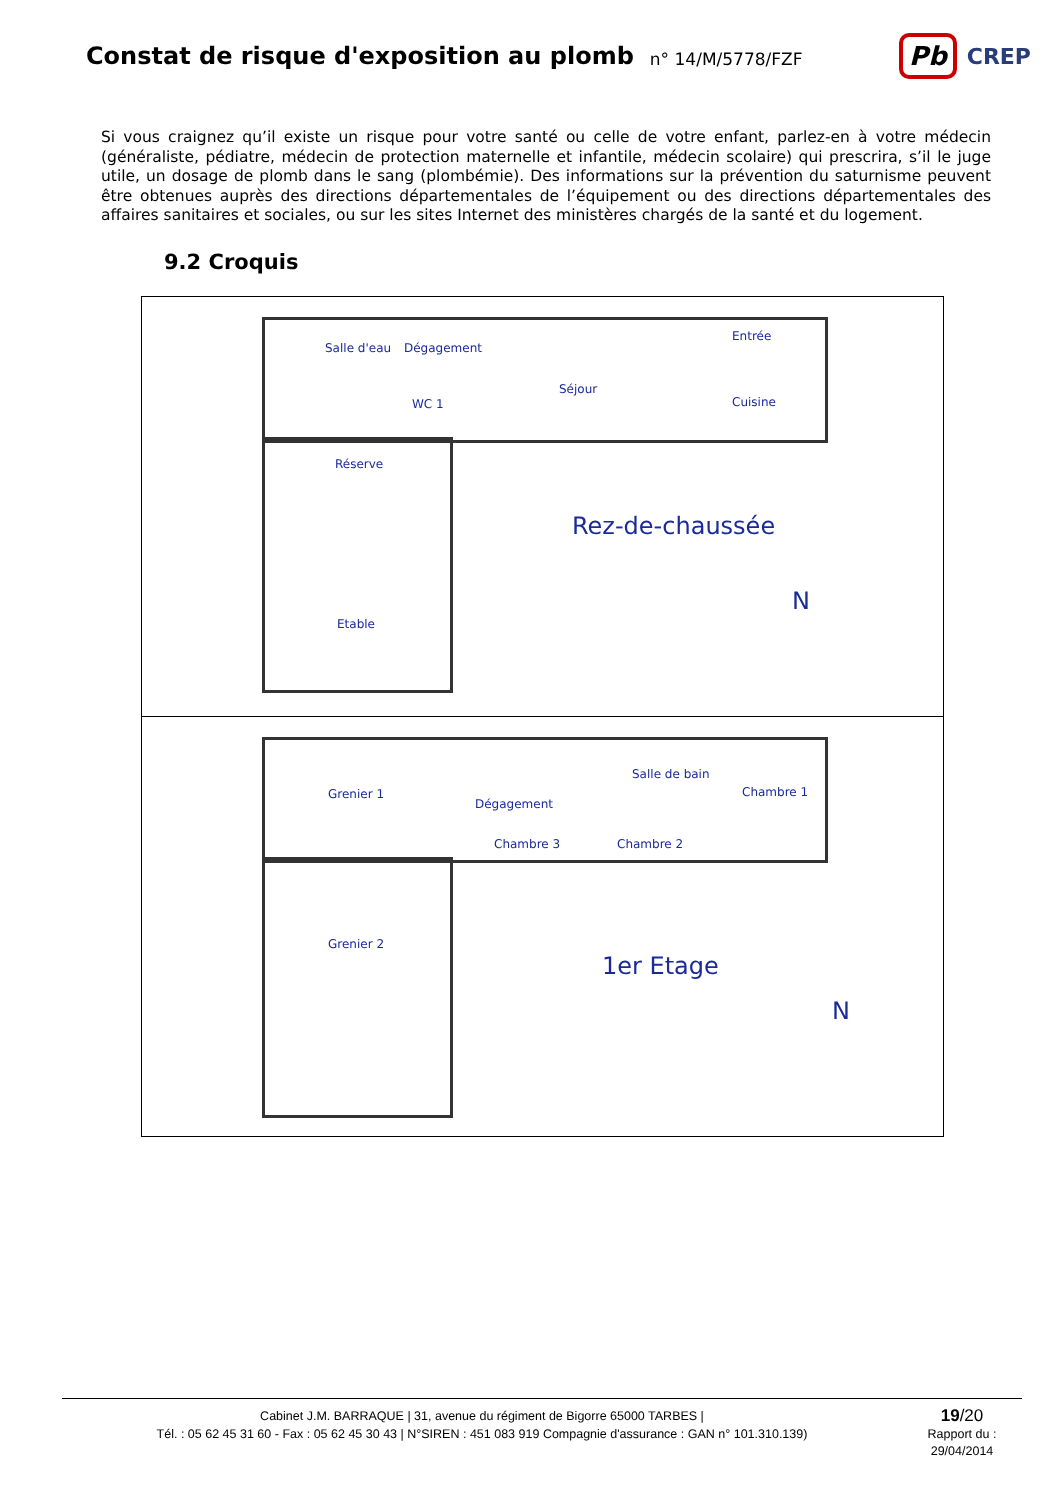Constat de risque d'exposition au plomb
n° 14/M/5778/FZF
Pb CREP
Si vous craignez qu’il existe un risque pour votre santé ou celle de votre enfant, parlez-en à votre médecin (généraliste, pédiatre, médecin de protection maternelle et infantile, médecin scolaire) qui prescrira, s’il le juge utile, un dosage de plomb dans le sang (plombémie). Des informations sur la prévention du saturnisme peuvent être obtenues auprès des directions départementales de l’équipement ou des directions départementales des affaires sanitaires et sociales, ou sur les sites Internet des ministères chargés de la santé et du logement.
9.2 Croquis
Salle d'eau Dégagement
WC 1
Séjour
Entrée
Cuisine
Réserve
Etable
Rez-de-chaussée
N
Grenier 1
Dégagement
Chambre 3
Salle de bain
Chambre 2
Chambre 1
Grenier 2
1er Etage
N
Cabinet J.M. BARRAQUE | 31, avenue du régiment de Bigorre 65000 TARBES |
Tél. : 05 62 45 31 60 - Fax : 05 62 45 30 43 | N°SIREN : 451 083 919 Compagnie d'assurance : GAN n° 101.310.139)
19/20
Rapport du :
29/04/2014